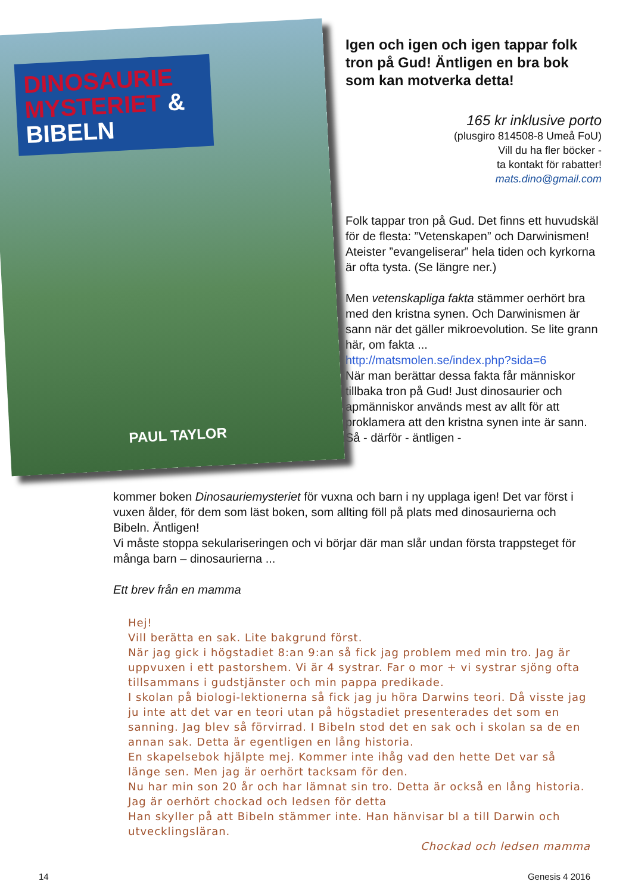DINOSAURIE MYSTERIET & BIBELN
PAUL TAYLOR
Igen och igen och igen tappar folk tron på Gud! Äntligen en bra bok som kan motverka detta!
165 kr inklusive porto
(plusgiro 814508-8 Umeå FoU)
Vill du ha fler böcker -
ta kontakt för rabatter!
mats.dino@gmail.com
Folk tappar tron på Gud. Det finns ett huvudskäl för de flesta: ”Vetenskapen” och Darwinismen! Ateister ”evangeliserar” hela tiden och kyrkorna är ofta tysta. (Se längre ner.)
Men vetenskapliga fakta stämmer oerhört bra med den kristna synen. Och Darwinismen är sann när det gäller mikroevolution. Se lite grann här, om fakta ...
http://matsmolen.se/index.php?sida=6
När man berättar dessa fakta får människor tillbaka tron på Gud! Just dinosaurier och apmänniskor används mest av allt för att proklamera att den kristna synen inte är sann. Så - därför - äntligen -
kommer boken Dinosauriemysteriet för vuxna och barn i ny upplaga igen! Det var först i vuxen ålder, för dem som läst boken, som allting föll på plats med dinosaurierna och Bibeln. Äntligen!
Vi måste stoppa sekulariseringen och vi börjar där man slår undan första trappsteget för många barn – dinosaurierna ...
Ett brev från en mamma
Hej!
Vill berätta en sak. Lite bakgrund först.
När jag gick i högstadiet 8:an 9:an så fick jag problem med min tro. Jag är uppvuxen i ett pastorshem. Vi är 4 systrar. Far o mor + vi systrar sjöng ofta tillsammans i gudstjänster och min pappa predikade.
I skolan på biologi-lektionerna så fick jag ju höra Darwins teori. Då visste jag ju inte att det var en teori utan på högstadiet presenterades det som en sanning. Jag blev så förvirrad. I Bibeln stod det en sak och i skolan sa de en annan sak. Detta är egentligen en lång historia.
En skapelsebok hjälpte mej. Kommer inte ihåg vad den hette Det var så länge sen. Men jag är oerhört tacksam för den.
Nu har min son 20 år och har lämnat sin tro. Detta är också en lång historia. Jag är oerhört chockad och ledsen för detta
Han skyller på att Bibeln stämmer inte. Han hänvisar bl a till Darwin och utvecklingsläran.
Chockad och ledsen mamma
14 Genesis 4 2016